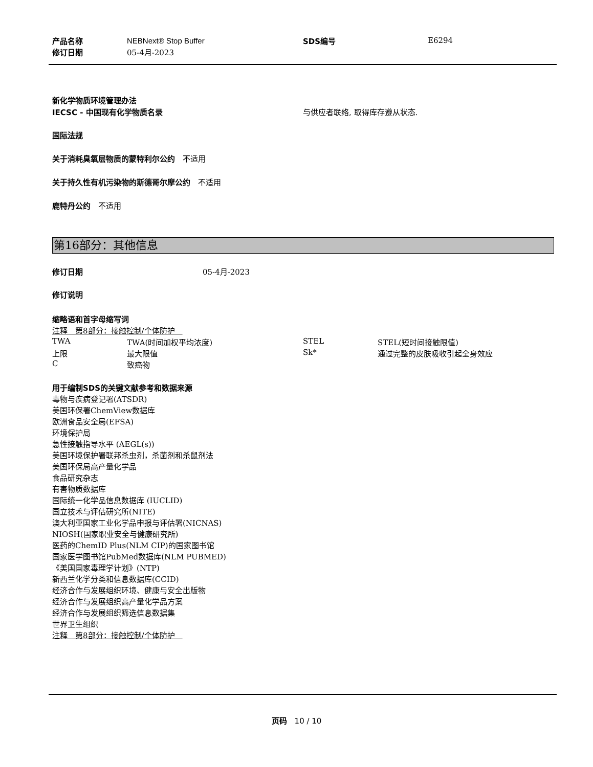| 产品名称 | NEBNext® Stop Buffer | SDS编号 | E6294 |
| 修订日期 | 05-4月-2023 | | |
新化学物质环境管理办法
| IECSC - 中国现有化学物质名录 | 与供应者联络, 取得库存遵从状态. |
国际法规
关于消耗臭氧层物质的蒙特利尔公约　不适用
关于持久性有机污染物的斯德哥尔摩公约　不适用
鹿特丹公约　不适用
第16部分：其他信息
| 修订日期 | 05-4月-2023 |
修订说明
缩略语和首字母缩写词
注释　第8部分：接触控制/个体防护　
| TWA | TWA(时间加权平均浓度) | STEL | STEL(短时间接触限值) |
| 上限 | 最大限值 | Sk* | 通过完整的皮肤吸收引起全身效应 |
| C | 致癌物 | | |
用于编制SDS的关键文献参考和数据来源
毒物与疾病登记署(ATSDR)
美国环保署ChemView数据库
欧洲食品安全局(EFSA)
环境保护局
急性接触指导水平 (AEGL(s))
美国环境保护署联邦杀虫剂，杀菌剂和杀鼠剂法
美国环保局高产量化学品
食品研究杂志
有害物质数据库
国际统一化学品信息数据库 (IUCLID)
国立技术与评估研究所(NITE)
澳大利亚国家工业化学品申报与评估署(NICNAS)
NIOSH(国家职业安全与健康研究所)
医药的ChemID Plus(NLM CIP)的国家图书馆
国家医学图书馆PubMed数据库(NLM PUBMED)
《美国国家毒理学计划》(NTP)
新西兰化学分类和信息数据库(CCID)
经济合作与发展组织环境、健康与安全出版物
经济合作与发展组织高产量化学品方案
经济合作与发展组织筛选信息数据集
世界卫生组织
注释　第8部分：接触控制/个体防护　
页码　10 / 10